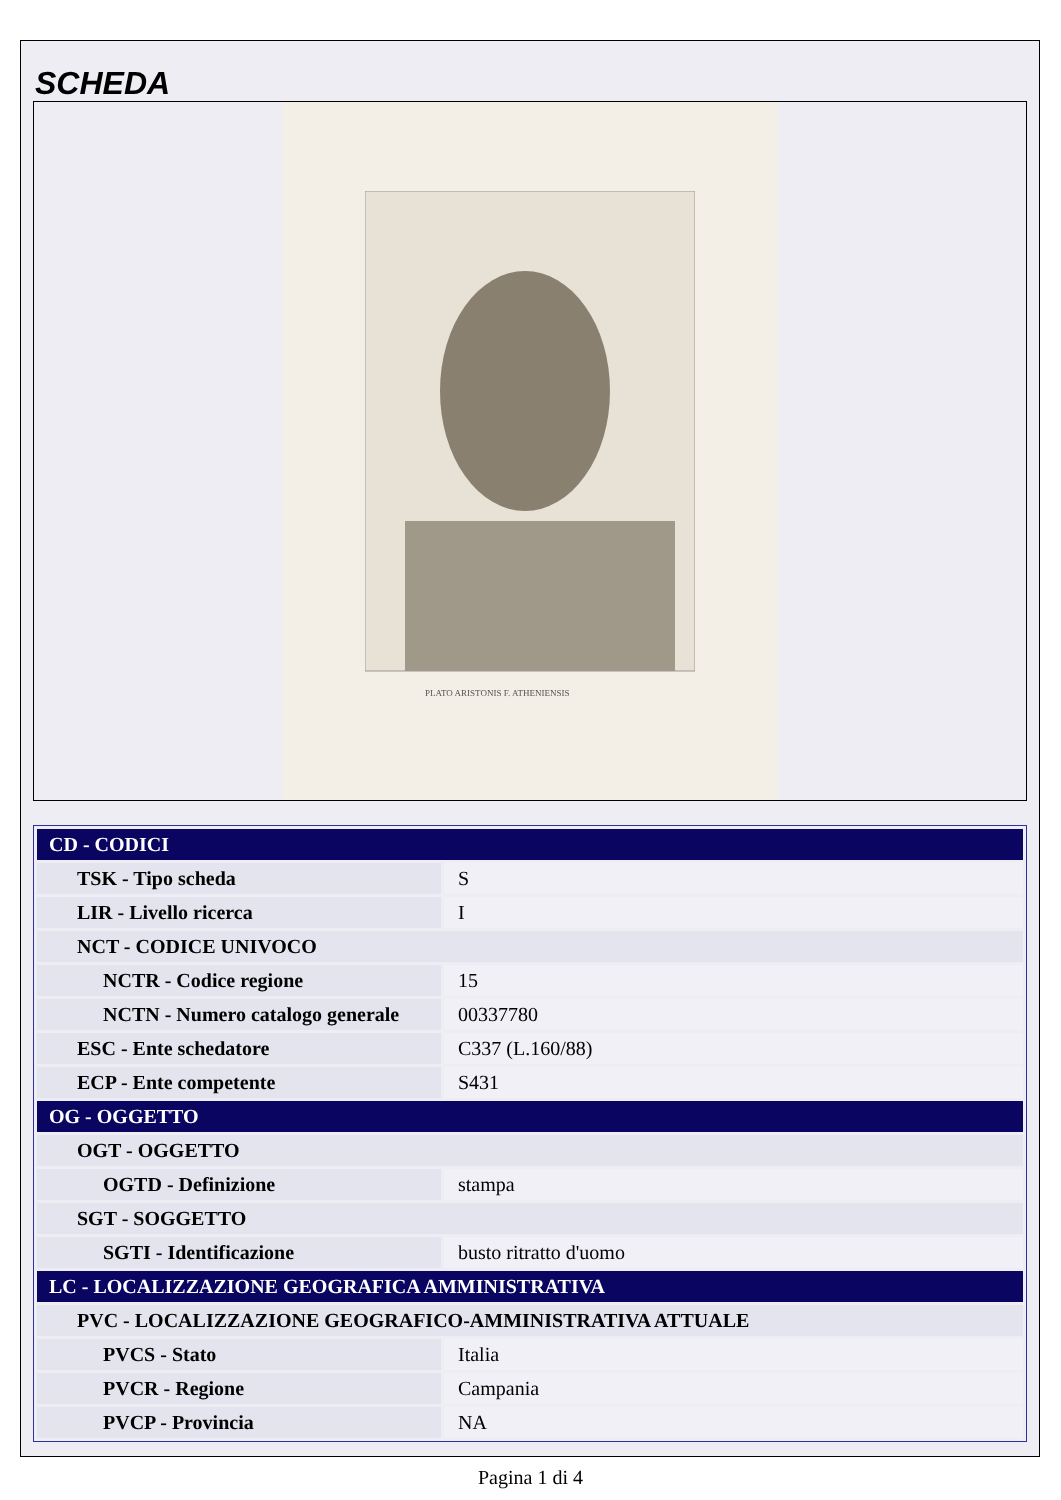SCHEDA
PLATO ARISTONIS F. ATHENIENSIS
| CD - CODICI | |
| TSK - Tipo scheda | S |
| LIR - Livello ricerca | I |
| NCT - CODICE UNIVOCO | |
| NCTR - Codice regione | 15 |
| NCTN - Numero catalogo generale | 00337780 |
| ESC - Ente schedatore | C337 (L.160/88) |
| ECP - Ente competente | S431 |
| OG - OGGETTO | |
| OGT - OGGETTO | |
| OGTD - Definizione | stampa |
| SGT - SOGGETTO | |
| SGTI - Identificazione | busto ritratto d'uomo |
| LC - LOCALIZZAZIONE GEOGRAFICA AMMINISTRATIVA | |
| PVC - LOCALIZZAZIONE GEOGRAFICO-AMMINISTRATIVA ATTUALE | |
| PVCS - Stato | Italia |
| PVCR - Regione | Campania |
| PVCP - Provincia | NA |
Pagina 1 di 4